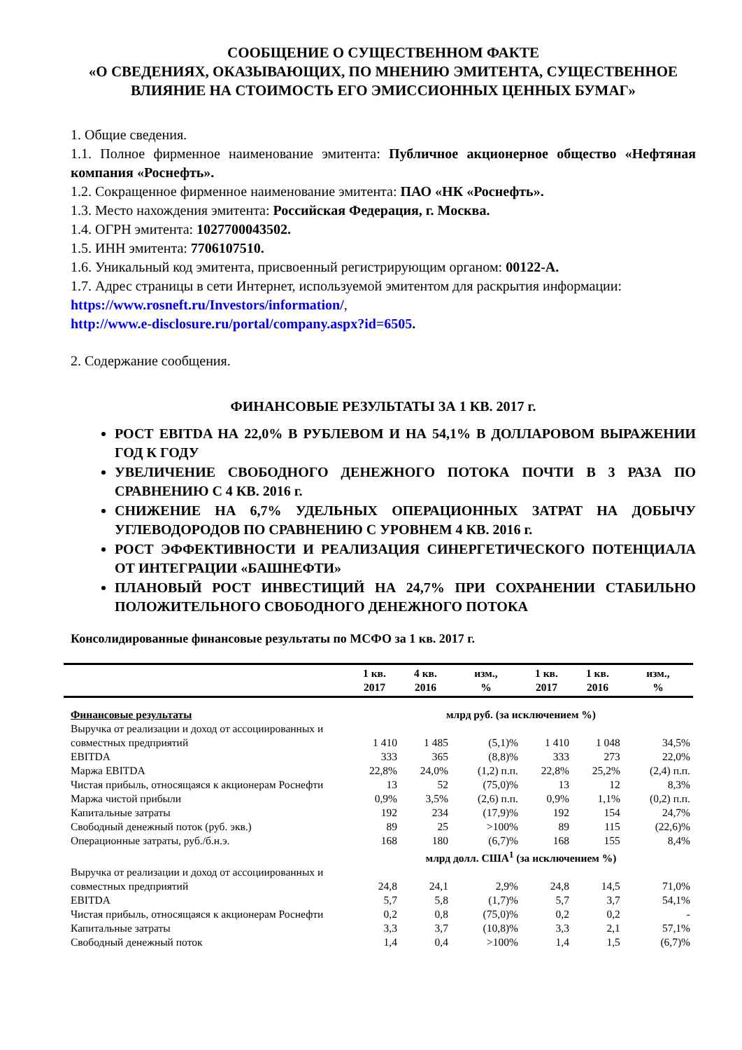СООБЩЕНИЕ О СУЩЕСТВЕННОМ ФАКТЕ
«О СВЕДЕНИЯХ, ОКАЗЫВАЮЩИХ, ПО МНЕНИЮ ЭМИТЕНТА, СУЩЕСТВЕННОЕ ВЛИЯНИЕ НА СТОИМОСТЬ ЕГО ЭМИССИОННЫХ ЦЕННЫХ БУМАГ»
1. Общие сведения.
1.1. Полное фирменное наименование эмитента: Публичное акционерное общество «Нефтяная компания «Роснефть».
1.2. Сокращенное фирменное наименование эмитента: ПАО «НК «Роснефть».
1.3. Место нахождения эмитента: Российская Федерация, г. Москва.
1.4. ОГРН эмитента: 1027700043502.
1.5. ИНН эмитента: 7706107510.
1.6. Уникальный код эмитента, присвоенный регистрирующим органом: 00122-A.
1.7. Адрес страницы в сети Интернет, используемой эмитентом для раскрытия информации:
https://www.rosneft.ru/Investors/information/,
http://www.e-disclosure.ru/portal/company.aspx?id=6505.
2. Содержание сообщения.
ФИНАНСОВЫЕ РЕЗУЛЬТАТЫ ЗА 1 КВ. 2017 г.
РОСТ EBITDA НА 22,0% В РУБЛЕВОМ И НА 54,1% В ДОЛЛАРОВОМ ВЫРАЖЕНИИ ГОД К ГОДУ
УВЕЛИЧЕНИЕ СВОБОДНОГО ДЕНЕЖНОГО ПОТОКА ПОЧТИ В 3 РАЗА ПО СРАВНЕНИЮ С 4 КВ. 2016 г.
СНИЖЕНИЕ НА 6,7% УДЕЛЬНЫХ ОПЕРАЦИОННЫХ ЗАТРАТ НА ДОБЫЧУ УГЛЕВОДОРОДОВ ПО СРАВНЕНИЮ С УРОВНЕМ 4 КВ. 2016 г.
РОСТ ЭФФЕКТИВНОСТИ И РЕАЛИЗАЦИЯ СИНЕРГЕТИЧЕСКОГО ПОТЕНЦИАЛА ОТ ИНТЕГРАЦИИ «БАШНЕФТИ»
ПЛАНОВЫЙ РОСТ ИНВЕСТИЦИЙ НА 24,7% ПРИ СОХРАНЕНИИ СТАБИЛЬНО ПОЛОЖИТЕЛЬНОГО СВОБОДНОГО ДЕНЕЖНОГО ПОТОКА
Консолидированные финансовые результаты по МСФО за 1 кв. 2017 г.
| | 1 кв. 2017 | 4 кв. 2016 | изм., % | 1 кв. 2017 | 1 кв. 2016 | изм., % |
| --- | --- | --- | --- | --- | --- | --- |
| Финансовые результаты | млрд руб. (за исключением %) | | | | | |
| Выручка от реализации и доход от ассоциированных и совместных предприятий | 1 410 | 1 485 | (5,1)% | 1 410 | 1 048 | 34,5% |
| EBITDA | 333 | 365 | (8,8)% | 333 | 273 | 22,0% |
| Маржа EBITDA | 22,8% | 24,0% | (1,2) п.п. | 22,8% | 25,2% | (2,4) п.п. |
| Чистая прибыль, относящаяся к акционерам Роснефти | 13 | 52 | (75,0)% | 13 | 12 | 8,3% |
| Маржа чистой прибыли | 0,9% | 3,5% | (2,6) п.п. | 0,9% | 1,1% | (0,2) п.п. |
| Капитальные затраты | 192 | 234 | (17,9)% | 192 | 154 | 24,7% |
| Свободный денежный поток (руб. экв.) | 89 | 25 | >100% | 89 | 115 | (22,6)% |
| Операционные затраты, руб./б.н.э. | 168 | 180 | (6,7)% | 168 | 155 | 8,4% |
| | млрд долл. США<sup>1</sup> (за исключением %) | | | | | |
| Выручка от реализации и доход от ассоциированных и совместных предприятий | 24,8 | 24,1 | 2,9% | 24,8 | 14,5 | 71,0% |
| EBITDA | 5,7 | 5,8 | (1,7)% | 5,7 | 3,7 | 54,1% |
| Чистая прибыль, относящаяся к акционерам Роснефти | 0,2 | 0,8 | (75,0)% | 0,2 | 0,2 | - |
| Капитальные затраты | 3,3 | 3,7 | (10,8)% | 3,3 | 2,1 | 57,1% |
| Свободный денежный поток | 1,4 | 0,4 | >100% | 1,4 | 1,5 | (6,7)% |